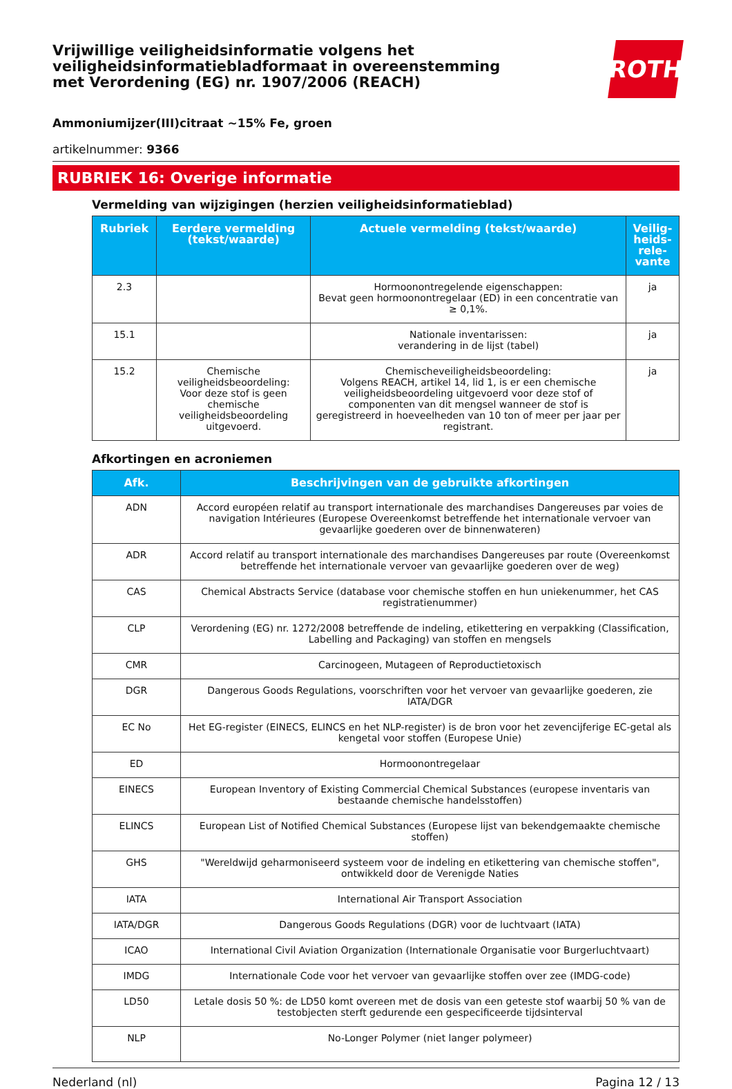Vrijwillige veiligheidsinformatie volgens het
veiligheidsinformatiebladformaat in overeenstemming
met Verordening (EG) nr. 1907/2006 (REACH)
ROTH
Ammoniumijzer(III)citraat ~15% Fe, groen
artikelnummer: 9366
RUBRIEK 16: Overige informatie
Vermelding van wijzigingen (herzien veiligheidsinformatieblad)
| Rubriek | Eerdere vermelding (tekst/waarde) | Actuele vermelding (tekst/waarde) | Veilig-heids-rele-vante |
| --- | --- | --- | --- |
| 2.3 | | Hormoonontregelende eigenschappen: Bevat geen hormoonontregelaar (ED) in een concentratie van ≥ 0,1%. | ja |
| 15.1 | | Nationale inventarissen: verandering in de lijst (tabel) | ja |
| 15.2 | Chemische veiligheidsbeoordeling: Voor deze stof is geen chemische veiligheidsbeoordeling uitgevoerd. | Chemischeveiligheidsbeoordeling: Volgens REACH, artikel 14, lid 1, is er een chemische veiligheidsbeoordeling uitgevoerd voor deze stof of componenten van dit mengsel wanneer de stof is geregistreerd in hoeveelheden van 10 ton of meer per jaar per registrant. | ja |
Afkortingen en acroniemen
| Afk. | Beschrijvingen van de gebruikte afkortingen |
| --- | --- |
| ADN | Accord européen relatif au transport internationale des marchandises Dangereuses par voies de navigation Intérieures (Europese Overeenkomst betreffende het internationale vervoer van gevaarlijke goederen over de binnenwateren) |
| ADR | Accord relatif au transport internationale des marchandises Dangereuses par route (Overeenkomst betreffende het internationale vervoer van gevaarlijke goederen over de weg) |
| CAS | Chemical Abstracts Service (database voor chemische stoffen en hun uniekenummer, het CAS registratienummer) |
| CLP | Verordening (EG) nr. 1272/2008 betreffende de indeling, etikettering en verpakking (Classification, Labelling and Packaging) van stoffen en mengsels |
| CMR | Carcinogeen, Mutageen of Reproductietoxisch |
| DGR | Dangerous Goods Regulations, voorschriften voor het vervoer van gevaarlijke goederen, zie IATA/DGR |
| EC No | Het EG-register (EINECS, ELINCS en het NLP-register) is de bron voor het zevencijferige EC-getal als kengetal voor stoffen (Europese Unie) |
| ED | Hormoonontregelaar |
| EINECS | European Inventory of Existing Commercial Chemical Substances (europese inventaris van bestaande chemische handelsstoffen) |
| ELINCS | European List of Notified Chemical Substances (Europese lijst van bekendgemaakte chemische stoffen) |
| GHS | "Wereldwijd geharmoniseerd systeem voor de indeling en etikettering van chemische stoffen", ontwikkeld door de Verenigde Naties |
| IATA | International Air Transport Association |
| IATA/DGR | Dangerous Goods Regulations (DGR) voor de luchtvaart (IATA) |
| ICAO | International Civil Aviation Organization (Internationale Organisatie voor Burgerluchtvaart) |
| IMDG | Internationale Code voor het vervoer van gevaarlijke stoffen over zee (IMDG-code) |
| LD50 | Letale dosis 50 %: de LD50 komt overeen met de dosis van een geteste stof waarbij 50 % van de testobjecten sterft gedurende een gespecificeerde tijdsinterval |
| NLP | No-Longer Polymer (niet langer polymeer) |
Nederland (nl) Pagina 12 / 13